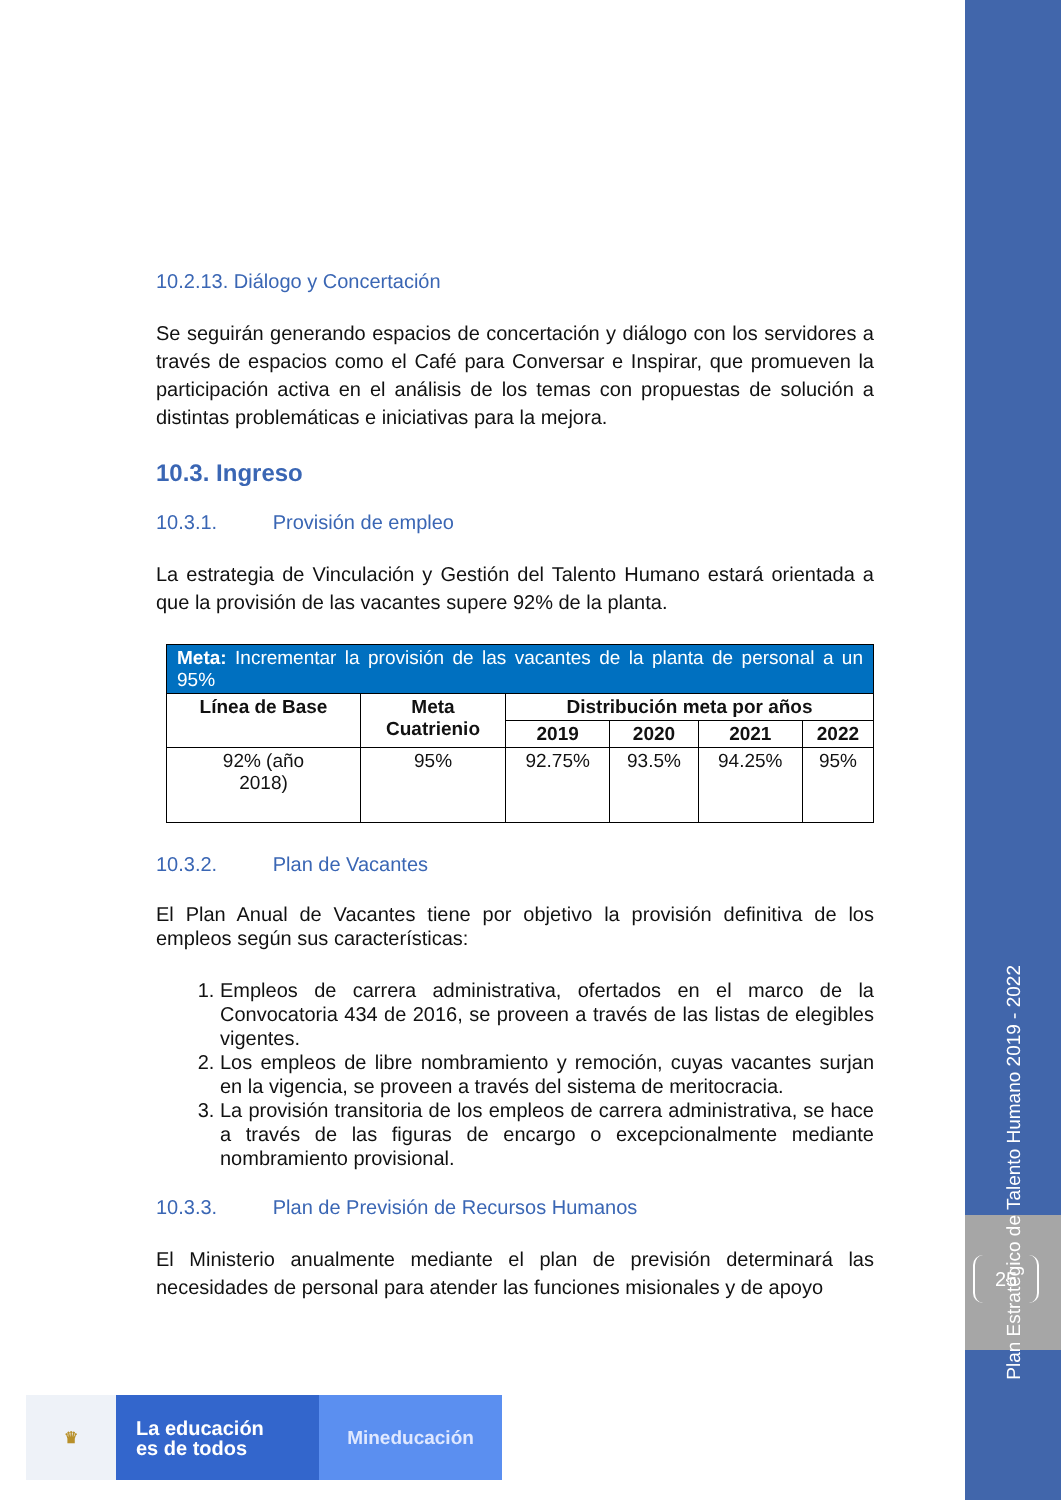Plan Estratégico de Talento Humano 2019 - 2022
25
10.2.13. Diálogo y Concertación
Se seguirán generando espacios de concertación y diálogo con los servidores a través de espacios como el Café para Conversar e Inspirar, que promueven la participación activa en el análisis de los temas con propuestas de solución a distintas problemáticas e iniciativas para la mejora.
10.3. Ingreso
10.3.1. Provisión de empleo
La estrategia de Vinculación y Gestión del Talento Humano estará orientada a que la provisión de las vacantes supere 92% de la planta.
| Meta: Incrementar la provisión de las vacantes de la planta de personal a un 95% | | | | | |
| --- | --- | --- | --- | --- | --- |
| Línea de Base | Meta Cuatrienio | Distribución meta por años | | | |
| | | 2019 | 2020 | 2021 | 2022 |
| 92% (año 2018) | 95% | 92.75% | 93.5% | 94.25% | 95% |
10.3.2. Plan de Vacantes
El Plan Anual de Vacantes tiene por objetivo la provisión definitiva de los empleos según sus características:
1. Empleos de carrera administrativa, ofertados en el marco de la Convocatoria 434 de 2016, se proveen a través de las listas de elegibles vigentes.
2. Los empleos de libre nombramiento y remoción, cuyas vacantes surjan en la vigencia, se proveen a través del sistema de meritocracia.
3. La provisión transitoria de los empleos de carrera administrativa, se hace a través de las figuras de encargo o excepcionalmente mediante nombramiento provisional.
10.3.3. Plan de Previsión de Recursos Humanos
El Ministerio anualmente mediante el plan de previsión determinará las necesidades de personal para atender las funciones misionales y de apoyo
♛
La educación
es de todos
Mineducación